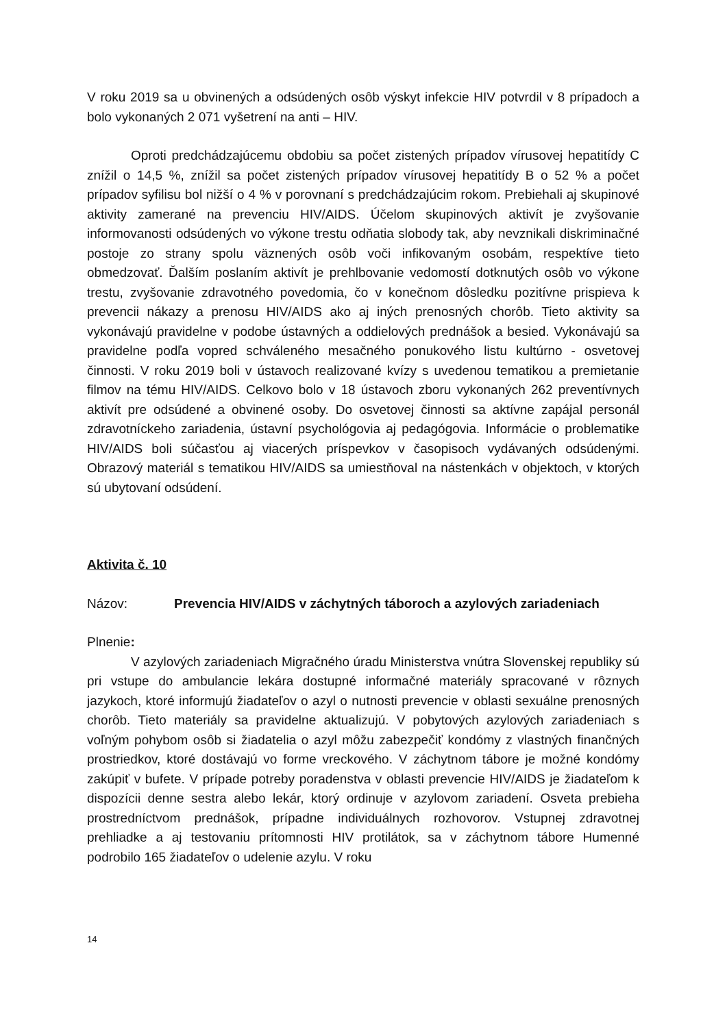V roku 2019 sa u obvinených a odsúdených osôb výskyt infekcie HIV potvrdil v 8 prípadoch a bolo vykonaných 2 071 vyšetrení na anti – HIV.
Oproti predchádzajúcemu obdobiu sa počet zistených prípadov vírusovej hepatitídy C znížil o 14,5 %, znížil sa počet zistených prípadov vírusovej hepatitídy B o 52 % a počet prípadov syfilisu bol nižší o 4 % v porovnaní s predchádzajúcim rokom. Prebiehali aj skupinové aktivity zamerané na prevenciu HIV/AIDS. Účelom skupinových aktivít je zvyšovanie informovanosti odsúdených vo výkone trestu odňatia slobody tak, aby nevznikali diskriminačné postoje zo strany spolu väznených osôb voči infikovaným osobám, respektíve tieto obmedzovať. Ďalším poslaním aktivít je prehlbovanie vedomostí dotknutých osôb vo výkone trestu, zvyšovanie zdravotného povedomia, čo v konečnom dôsledku pozitívne prispieva k prevencii nákazy a prenosu HIV/AIDS ako aj iných prenosných chorôb. Tieto aktivity sa vykonávajú pravidelne v podobe ústavných a oddielových prednášok a besied. Vykonávajú sa pravidelne podľa vopred schváleného mesačného ponukového listu kultúrno - osvetovej činnosti. V roku 2019 boli v ústavoch realizované kvízy s uvedenou tematikou a premietanie filmov na tému HIV/AIDS. Celkovo bolo v 18 ústavoch zboru vykonaných 262 preventívnych aktivít pre odsúdené a obvinené osoby. Do osvetovej činnosti sa aktívne zapájal personál zdravotníckeho zariadenia, ústavní psychológovia aj pedagógovia. Informácie o problematike HIV/AIDS boli súčasťou aj viacerých príspevkov v časopisoch vydávaných odsúdenými. Obrazový materiál s tematikou HIV/AIDS sa umiestňoval na nástenkách v objektoch, v ktorých sú ubytovaní odsúdení.
Aktivita č. 10
Názov: Prevencia HIV/AIDS v záchytných táboroch a azylových zariadeniach
Plnenie:
V azylových zariadeniach Migračného úradu Ministerstva vnútra Slovenskej republiky sú pri vstupe do ambulancie lekára dostupné informačné materiály spracované v rôznych jazykoch, ktoré informujú žiadateľov o azyl o nutnosti prevencie v oblasti sexuálne prenosných chorôb. Tieto materiály sa pravidelne aktualizujú. V pobytových azylových zariadeniach s voľným pohybom osôb si žiadatelia o azyl môžu zabezpečiť kondómy z vlastných finančných prostriedkov, ktoré dostávajú vo forme vreckového. V záchytnom tábore je možné kondómy zakúpiť v bufete. V prípade potreby poradenstva v oblasti prevencie HIV/AIDS je žiadateľom k dispozícii denne sestra alebo lekár, ktorý ordinuje v azylovom zariadení. Osveta prebieha prostredníctvom prednášok, prípadne individuálnych rozhovorov. Vstupnej zdravotnej prehliadke a aj testovaniu prítomnosti HIV protilátok, sa v záchytnom tábore Humenné podrobilo 165 žiadateľov o udelenie azylu. V roku
14